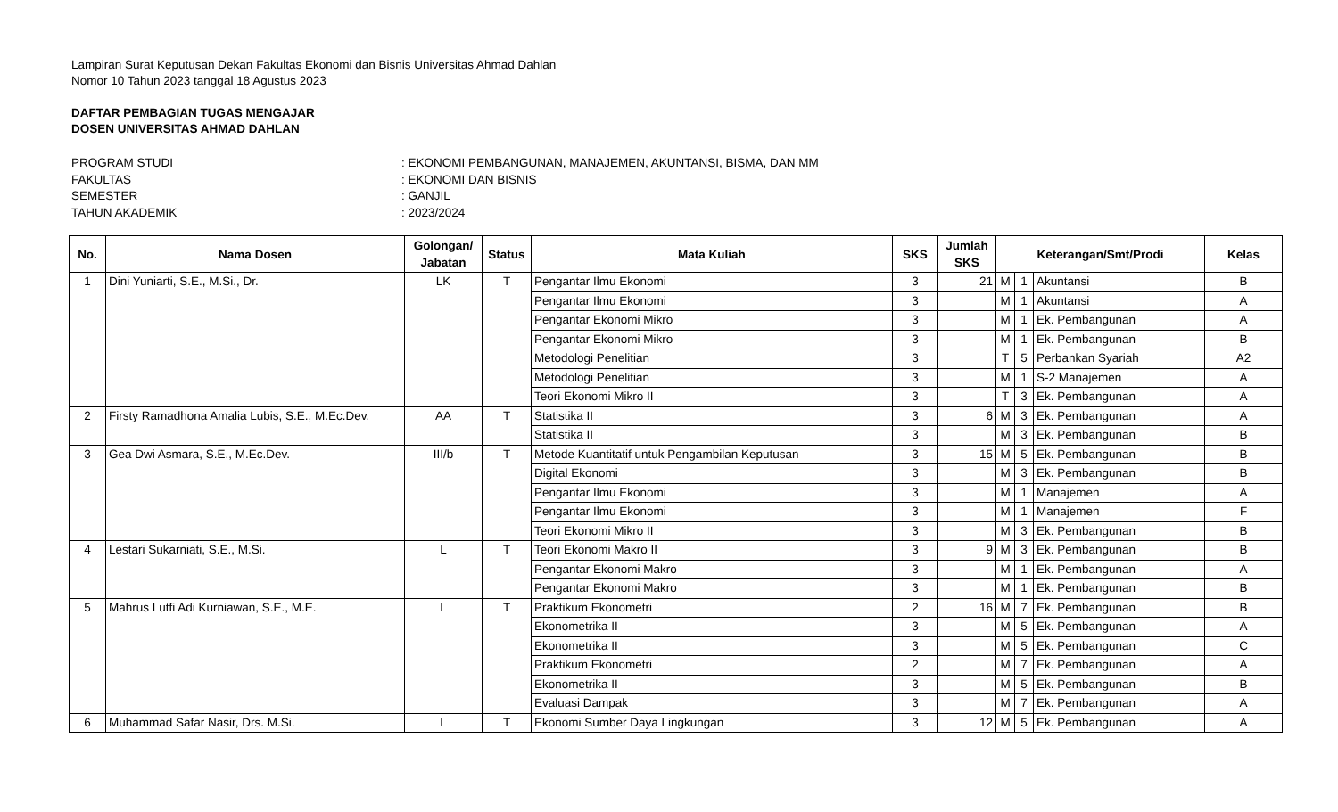Lampiran Surat Keputusan Dekan Fakultas Ekonomi dan Bisnis Universitas Ahmad Dahlan
Nomor 10 Tahun 2023 tanggal 18 Agustus 2023
DAFTAR PEMBAGIAN TUGAS MENGAJAR
DOSEN UNIVERSITAS AHMAD DAHLAN
PROGRAM STUDI
: EKONOMI PEMBANGUNAN, MANAJEMEN, AKUNTANSI, BISMA, DAN MM
FAKULTAS
: EKONOMI DAN BISNIS
SEMESTER
: GANJIL
TAHUN AKADEMIK
: 2023/2024
| No. | Nama Dosen | Golongan/ Jabatan | Status | Mata Kuliah | SKS | Jumlah SKS | Keterangan/Smt/Prodi | | | Kelas |
| --- | --- | --- | --- | --- | --- | --- | --- | --- | --- | --- |
| 1 | Dini Yuniarti, S.E., M.Si., Dr. | LK | T | Pengantar Ilmu Ekonomi | 3 | 21 | M | 1 | Akuntansi | B |
| | | | | Pengantar Ilmu Ekonomi | 3 | | M | 1 | Akuntansi | A |
| | | | | Pengantar Ekonomi Mikro | 3 | | M | 1 | Ek. Pembangunan | A |
| | | | | Pengantar Ekonomi Mikro | 3 | | M | 1 | Ek. Pembangunan | B |
| | | | | Metodologi Penelitian | 3 | | T | 5 | Perbankan Syariah | A2 |
| | | | | Metodologi Penelitian | 3 | | M | 1 | S-2 Manajemen | A |
| | | | | Teori Ekonomi Mikro II | 3 | | T | 3 | Ek. Pembangunan | A |
| 2 | Firsty Ramadhona Amalia Lubis, S.E., M.Ec.Dev. | AA | T | Statistika II | 3 | 6 | M | 3 | Ek. Pembangunan | A |
| | | | | Statistika II | 3 | | M | 3 | Ek. Pembangunan | B |
| 3 | Gea Dwi Asmara, S.E., M.Ec.Dev. | III/b | T | Metode Kuantitatif untuk Pengambilan Keputusan | 3 | 15 | M | 5 | Ek. Pembangunan | B |
| | | | | Digital Ekonomi | 3 | | M | 3 | Ek. Pembangunan | B |
| | | | | Pengantar Ilmu Ekonomi | 3 | | M | 1 | Manajemen | A |
| | | | | Pengantar Ilmu Ekonomi | 3 | | M | 1 | Manajemen | F |
| | | | | Teori Ekonomi Mikro II | 3 | | M | 3 | Ek. Pembangunan | B |
| 4 | Lestari Sukarniati, S.E., M.Si. | L | T | Teori Ekonomi Makro II | 3 | 9 | M | 3 | Ek. Pembangunan | B |
| | | | | Pengantar Ekonomi Makro | 3 | | M | 1 | Ek. Pembangunan | A |
| | | | | Pengantar Ekonomi Makro | 3 | | M | 1 | Ek. Pembangunan | B |
| 5 | Mahrus Lutfi Adi Kurniawan, S.E., M.E. | L | T | Praktikum Ekonometri | 2 | 16 | M | 7 | Ek. Pembangunan | B |
| | | | | Ekonometrika II | 3 | | M | 5 | Ek. Pembangunan | A |
| | | | | Ekonometrika II | 3 | | M | 5 | Ek. Pembangunan | C |
| | | | | Praktikum Ekonometri | 2 | | M | 7 | Ek. Pembangunan | A |
| | | | | Ekonometrika II | 3 | | M | 5 | Ek. Pembangunan | B |
| | | | | Evaluasi Dampak | 3 | | M | 7 | Ek. Pembangunan | A |
| 6 | Muhammad Safar Nasir, Drs. M.Si. | L | T | Ekonomi Sumber Daya Lingkungan | 3 | 12 | M | 5 | Ek. Pembangunan | A |